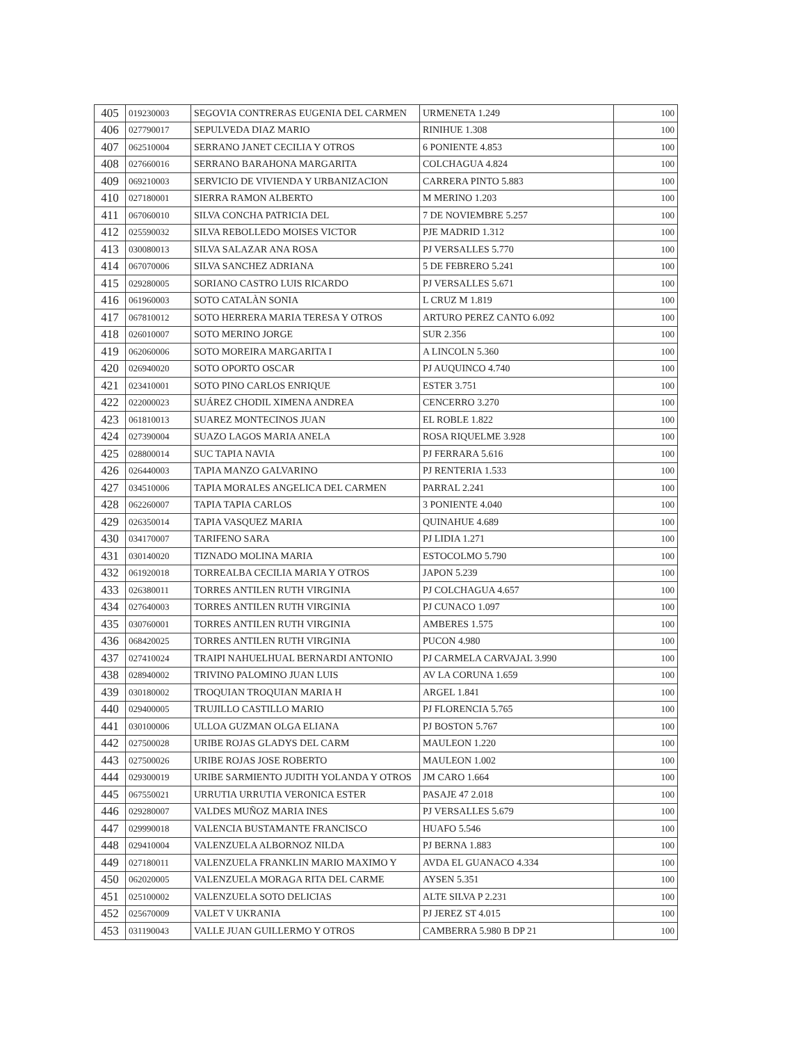| 405 | 019230003 | SEGOVIA CONTRERAS EUGENIA DEL CARMEN | URMENETA 1.249 | 100 |
| 406 | 027790017 | SEPULVEDA DIAZ MARIO | RINIHUE 1.308 | 100 |
| 407 | 062510004 | SERRANO JANET CECILIA Y OTROS | 6 PONIENTE 4.853 | 100 |
| 408 | 027660016 | SERRANO BARAHONA MARGARITA | COLCHAGUA 4.824 | 100 |
| 409 | 069210003 | SERVICIO DE VIVIENDA Y URBANIZACION | CARRERA PINTO 5.883 | 100 |
| 410 | 027180001 | SIERRA RAMON ALBERTO | M MERINO 1.203 | 100 |
| 411 | 067060010 | SILVA CONCHA PATRICIA DEL | 7 DE NOVIEMBRE 5.257 | 100 |
| 412 | 025590032 | SILVA REBOLLEDO MOISES VICTOR | PJE MADRID 1.312 | 100 |
| 413 | 030080013 | SILVA SALAZAR ANA ROSA | PJ VERSALLES 5.770 | 100 |
| 414 | 067070006 | SILVA SANCHEZ ADRIANA | 5 DE FEBRERO 5.241 | 100 |
| 415 | 029280005 | SORIANO CASTRO LUIS RICARDO | PJ VERSALLES 5.671 | 100 |
| 416 | 061960003 | SOTO CATALÀN SONIA | L CRUZ M 1.819 | 100 |
| 417 | 067810012 | SOTO HERRERA MARIA TERESA Y OTROS | ARTURO PEREZ CANTO 6.092 | 100 |
| 418 | 026010007 | SOTO MERINO JORGE | SUR 2.356 | 100 |
| 419 | 062060006 | SOTO MOREIRA MARGARITA I | A LINCOLN 5.360 | 100 |
| 420 | 026940020 | SOTO OPORTO OSCAR | PJ AUQUINCO 4.740 | 100 |
| 421 | 023410001 | SOTO PINO CARLOS ENRIQUE | ESTER 3.751 | 100 |
| 422 | 022000023 | SUÁREZ CHODIL XIMENA ANDREA | CENCERRO 3.270 | 100 |
| 423 | 061810013 | SUAREZ MONTECINOS JUAN | EL ROBLE 1.822 | 100 |
| 424 | 027390004 | SUAZO LAGOS MARIA ANELA | ROSA RIQUELME 3.928 | 100 |
| 425 | 028800014 | SUC TAPIA NAVIA | PJ FERRARA 5.616 | 100 |
| 426 | 026440003 | TAPIA MANZO GALVARINO | PJ RENTERIA 1.533 | 100 |
| 427 | 034510006 | TAPIA MORALES ANGELICA DEL CARMEN | PARRAL 2.241 | 100 |
| 428 | 062260007 | TAPIA TAPIA CARLOS | 3 PONIENTE 4.040 | 100 |
| 429 | 026350014 | TAPIA VASQUEZ MARIA | QUINAHUE 4.689 | 100 |
| 430 | 034170007 | TARIFENO SARA | PJ LIDIA 1.271 | 100 |
| 431 | 030140020 | TIZNADO MOLINA MARIA | ESTOCOLMO 5.790 | 100 |
| 432 | 061920018 | TORREALBA CECILIA MARIA Y OTROS | JAPON 5.239 | 100 |
| 433 | 026380011 | TORRES ANTILEN RUTH VIRGINIA | PJ COLCHAGUA 4.657 | 100 |
| 434 | 027640003 | TORRES ANTILEN RUTH VIRGINIA | PJ CUNACO 1.097 | 100 |
| 435 | 030760001 | TORRES ANTILEN RUTH VIRGINIA | AMBERES 1.575 | 100 |
| 436 | 068420025 | TORRES ANTILEN RUTH VIRGINIA | PUCON 4.980 | 100 |
| 437 | 027410024 | TRAIPI NAHUELHUAL BERNARDI ANTONIO | PJ CARMELA CARVAJAL 3.990 | 100 |
| 438 | 028940002 | TRIVINO PALOMINO JUAN LUIS | AV LA CORUNA 1.659 | 100 |
| 439 | 030180002 | TROQUIAN TROQUIAN MARIA H | ARGEL 1.841 | 100 |
| 440 | 029400005 | TRUJILLO CASTILLO MARIO | PJ FLORENCIA 5.765 | 100 |
| 441 | 030100006 | ULLOA GUZMAN OLGA ELIANA | PJ BOSTON 5.767 | 100 |
| 442 | 027500028 | URIBE ROJAS GLADYS DEL CARM | MAULEON 1.220 | 100 |
| 443 | 027500026 | URIBE ROJAS JOSE ROBERTO | MAULEON 1.002 | 100 |
| 444 | 029300019 | URIBE SARMIENTO JUDITH YOLANDA Y OTROS | JM CARO 1.664 | 100 |
| 445 | 067550021 | URRUTIA URRUTIA VERONICA ESTER | PASAJE 47 2.018 | 100 |
| 446 | 029280007 | VALDES MUÑOZ MARIA INES | PJ VERSALLES 5.679 | 100 |
| 447 | 029990018 | VALENCIA BUSTAMANTE FRANCISCO | HUAFO 5.546 | 100 |
| 448 | 029410004 | VALENZUELA ALBORNOZ NILDA | PJ BERNA 1.883 | 100 |
| 449 | 027180011 | VALENZUELA FRANKLIN MARIO MAXIMO Y | AVDA EL GUANACO 4.334 | 100 |
| 450 | 062020005 | VALENZUELA MORAGA RITA DEL CARME | AYSEN 5.351 | 100 |
| 451 | 025100002 | VALENZUELA SOTO DELICIAS | ALTE SILVA P 2.231 | 100 |
| 452 | 025670009 | VALET V UKRANIA | PJ JEREZ ST 4.015 | 100 |
| 453 | 031190043 | VALLE JUAN GUILLERMO Y OTROS | CAMBERRA 5.980 B DP 21 | 100 |